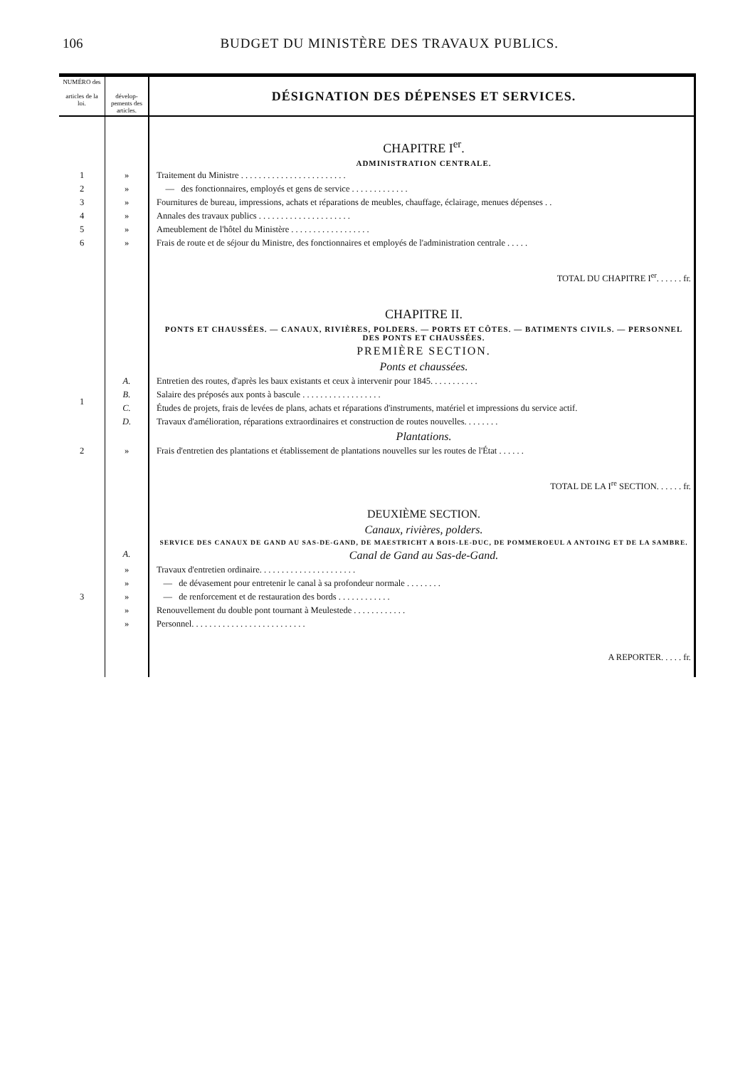106 BUDGET DU MINISTÈRE DES TRAVAUX PUBLICS.
| NUMÉRO des articles de la loi. | dévelop-pements des articles. | DÉSIGNATION DES DÉPENSES ET SERVICES. |
| --- | --- | --- |
| | | CHAPITRE I<sup>er</sup>. |
| | | ADMINISTRATION CENTRALE. |
| 1 | » | Traitement du Ministre . . . . . . . . . . . . . . . . . . . . . . . . |
| 2 | » | — des fonctionnaires, employés et gens de service . . . . . . . . . . . . . |
| 3 | » | Fournitures de bureau, impressions, achats et réparations de meubles, chauffage, éclairage, menues dépenses . . |
| 4 | » | Annales des travaux publics . . . . . . . . . . . . . . . . . . . . . |
| 5 | » | Ameublement de l'hôtel du Ministère . . . . . . . . . . . . . . . . . . |
| 6 | » | Frais de route et de séjour du Ministre, des fonctionnaires et employés de l'administration centrale . . . . . |
| | | TOTAL DU CHAPITRE I<sup>er</sup>. . . . . . fr. |
| | | CHAPITRE II. |
| | | PONTS ET CHAUSSÉES. — CANAUX, RIVIÈRES, POLDERS. — PORTS ET CÔTES. — BATIMENTS CIVILS. — PERSONNEL DES PONTS ET CHAUSSÉES. |
| | | PREMIÈRE SECTION. |
| | | Ponts et chaussées. |
| 1 | A. | Entretien des routes, d'après les baux existants et ceux à intervenir pour 1845. . . . . . . . . . . |
| | B. | Salaire des préposés aux ponts à bascule . . . . . . . . . . . . . . . . . . |
| | C. | Études de projets, frais de levées de plans, achats et réparations d'instruments, matériel et impressions du service actif. |
| | D. | Travaux d'amélioration, réparations extraordinaires et construction de routes nouvelles. . . . . . . . |
| | | Plantations. |
| 2 | » | Frais d'entretien des plantations et établissement de plantations nouvelles sur les routes de l'État . . . . . . |
| | | TOTAL DE LA I<sup>re</sup> SECTION. . . . . . fr. |
| | | DEUXIÈME SECTION. |
| | | Canaux, rivières, polders. |
| | | SERVICE DES CANAUX DE GAND AU SAS-DE-GAND, DE MAESTRICHT A BOIS-LE-DUC, DE POMMEROEUL A ANTOING ET DE LA SAMBRE. |
| | A. | Canal de Gand au Sas-de-Gand. |
| 3 | » | Travaux d'entretien ordinaire. . . . . . . . . . . . . . . . . . . . . . |
| | » | — de dévasement pour entretenir le canal à sa profondeur normale . . . . . . . . |
| | » | — de renforcement et de restauration des bords . . . . . . . . . . . . |
| | » | Renouvellement du double pont tournant à Meulestede . . . . . . . . . . . . |
| | » | Personnel. . . . . . . . . . . . . . . . . . . . . . . . . . |
| | | A REPORTER. . . . . fr. |